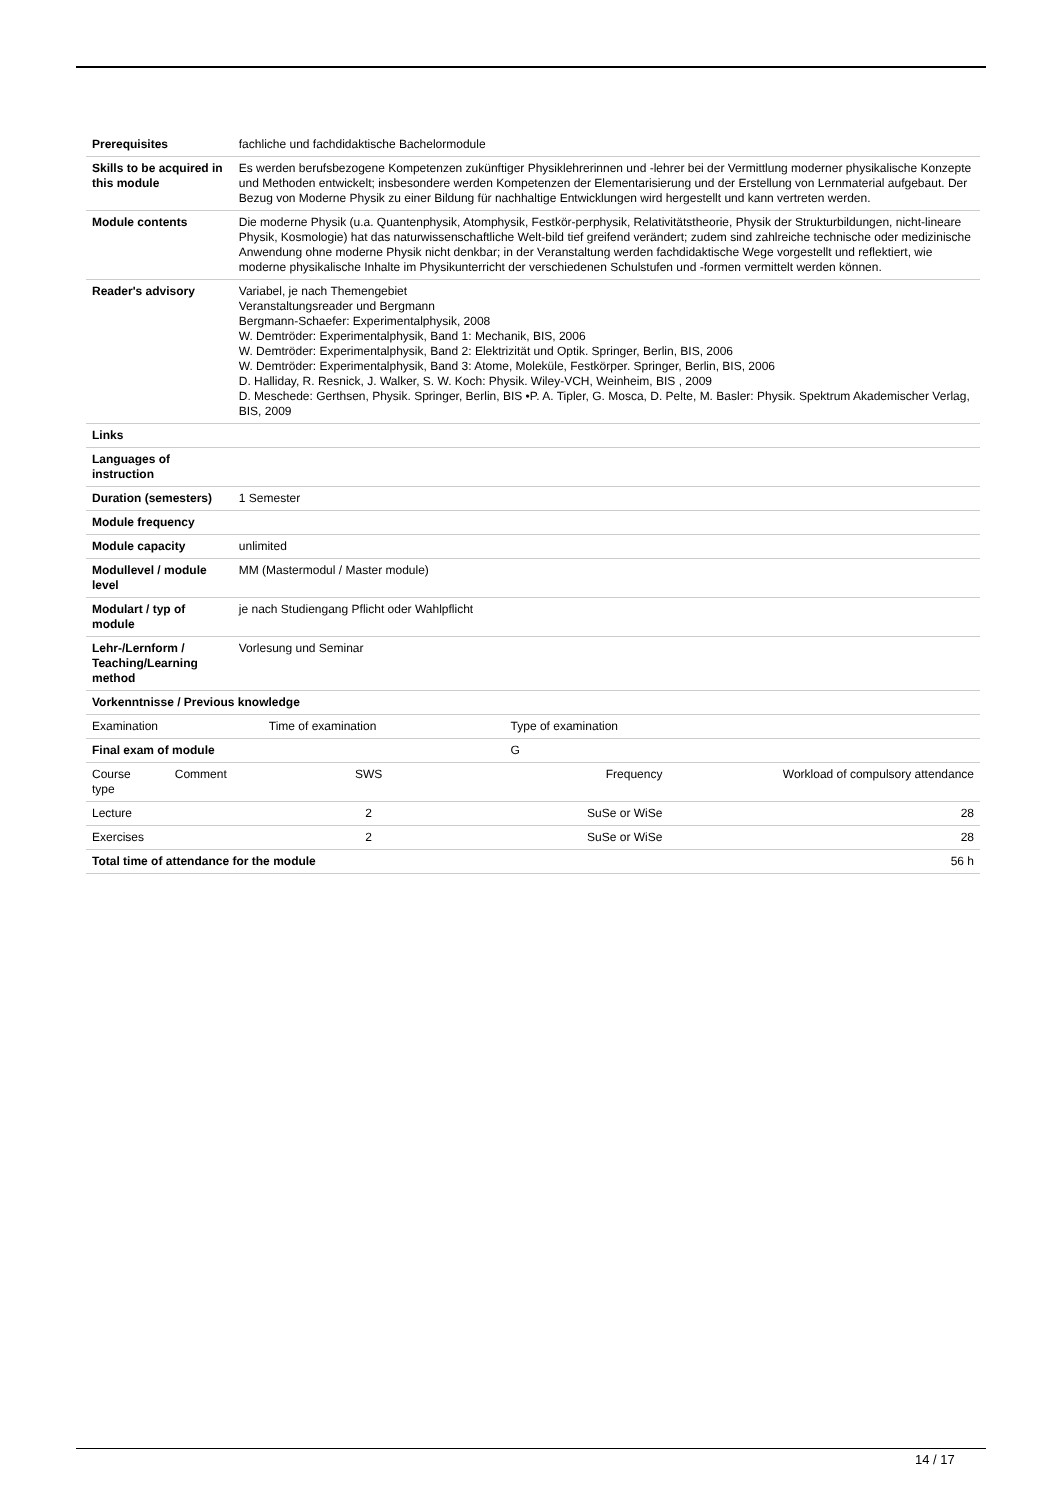| Prerequisites | | fachliche und fachdidaktische Bachelormodule | | |
| Skills to be acquired in this module | | Es werden berufsbezogene Kompetenzen zukünftiger Physiklehrerinnen und -lehrer bei der Vermittlung moderner physikalische Konzepte und Methoden entwickelt; insbesondere werden Kompetenzen der Elementarisierung und der Erstellung von Lernmaterial aufgebaut. Der Bezug von Moderne Physik zu einer Bildung für nachhaltige Entwicklungen wird hergestellt und kann vertreten werden. | | |
| Module contents | | Die moderne Physik (u.a. Quantenphysik, Atomphysik, Festkör-perphysik, Relativitätstheorie, Physik der Strukturbildungen, nicht-lineare Physik, Kosmologie) hat das naturwissenschaftliche Welt-bild tief greifend verändert; zudem sind zahlreiche technische oder medizinische Anwendung ohne moderne Physik nicht denkbar; in der Veranstaltung werden fachdidaktische Wege vorgestellt und reflektiert, wie moderne physikalische Inhalte im Physikunterricht der verschiedenen Schulstufen und -formen vermittelt werden können. | | |
| Reader's advisory | | Variabel, je nach Themengebiet Veranstaltungsreader und Bergmann Bergmann-Schaefer: Experimentalphysik, 2008 W. Demtröder: Experimentalphysik, Band 1: Mechanik, BIS, 2006 W. Demtröder: Experimentalphysik, Band 2: Elektrizität und Optik. Springer, Berlin, BIS, 2006 W. Demtröder: Experimentalphysik, Band 3: Atome, Moleküle, Festkörper. Springer, Berlin, BIS, 2006 D. Halliday, R. Resnick, J. Walker, S. W. Koch: Physik. Wiley-VCH, Weinheim, BIS , 2009 D. Meschede: Gerthsen, Physik. Springer, Berlin, BIS •P. A. Tipler, G. Mosca, D. Pelte, M. Basler: Physik. Spektrum Akademischer Verlag, BIS, 2009 | | |
| Links | | | | |
| Languages of instruction | | | | |
| Duration (semesters) | | 1 Semester | | |
| Module frequency | | | | |
| Module capacity | | unlimited | | |
| Modullevel / module level | | MM (Mastermodul / Master module) | | |
| Modulart / typ of module | | je nach Studiengang Pflicht oder Wahlpflicht | | |
| Lehr-/Lernform / Teaching/Learning method | | Vorlesung und Seminar | | |
| Vorkenntnisse / Previous knowledge | | | | |
| Examination | | Time of examination | Type of examination | |
| Final exam of module | | | G | |
| Course type | Comment | SWS | Frequency | Workload of compulsory attendance |
| Lecture | | 2 | SuSe or WiSe | 28 |
| Exercises | | 2 | SuSe or WiSe | 28 |
| Total time of attendance for the module | | | | 56 h |
14 / 17